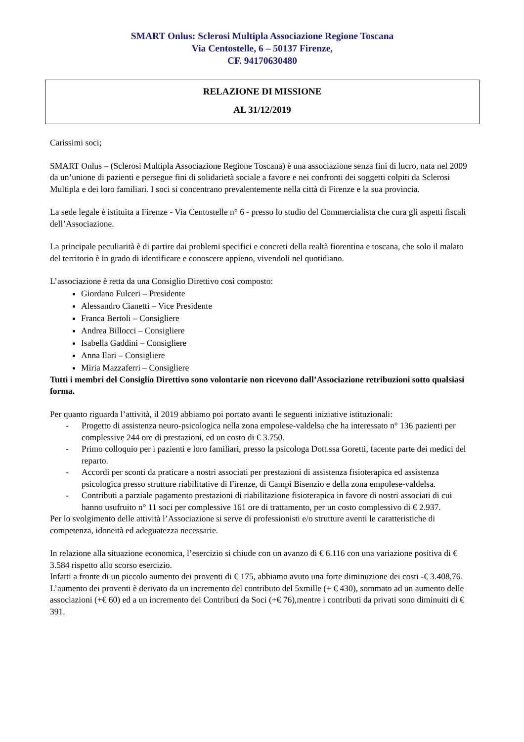SMART Onlus: Sclerosi Multipla Associazione Regione Toscana
Via Centostelle, 6 – 50137 Firenze,
CF. 94170630480
RELAZIONE DI MISSIONE
AL 31/12/2019
Carissimi soci;
SMART Onlus – (Sclerosi Multipla Associazione Regione Toscana) è una associazione senza fini di lucro, nata nel 2009 da un’unione di pazienti e persegue fini di solidarietà sociale a favore e nei confronti dei soggetti colpiti da Sclerosi Multipla e dei loro familiari. I soci si concentrano prevalentemente nella città di Firenze e la sua provincia.
La sede legale è istituita a Firenze - Via Centostelle n° 6 - presso lo studio del Commercialista che cura gli aspetti fiscali dell’Associazione.
La principale peculiarità è di partire dai problemi specifici e concreti della realtà fiorentina e toscana, che solo il malato del territorio è in grado di identificare e conoscere appieno, vivendoli nel quotidiano.
L’associazione è retta da una Consiglio Direttivo così composto:
Giordano Fulceri – Presidente
Alessandro Cianetti – Vice Presidente
Franca Bertoli – Consigliere
Andrea Billocci – Consigliere
Isabella Gaddini – Consigliere
Anna Ilari – Consigliere
Miria Mazzaferri – Consigliere
Tutti i membri del Consiglio Direttivo sono volontarie non ricevono dall’Associazione retribuzioni sotto qualsiasi forma.
Per quanto riguarda l’attività, il 2019 abbiamo poi portato avanti le seguenti iniziative istituzionali:
- Progetto di assistenza neuro-psicologica nella zona empolese-valdelsa che ha interessato n° 136 pazienti per complessive 244 ore di prestazioni, ed un costo di € 3.750.
- Primo colloquio per i pazienti e loro familiari, presso la psicologa Dott.ssa Goretti, facente parte dei medici del reparto.
- Accordi per sconti da praticare a nostri associati per prestazioni di assistenza fisioterapica ed assistenza psicologica presso strutture riabilitative di Firenze, di Campi Bisenzio e della zona empolese-valdelsa.
- Contributi a parziale pagamento prestazioni di riabilitazione fisioterapica in favore di nostri associati di cui hanno usufruito n° 11 soci per complessive 161 ore di trattamento, per un costo complessivo di € 2.937.
Per lo svolgimento delle attività l’Associazione si serve di professionisti e/o strutture aventi le caratteristiche di competenza, idoneità ed adeguatezza necessarie.
In relazione alla situazione economica, l’esercizio si chiude con un avanzo di € 6.116 con una variazione positiva di € 3.584 rispetto allo scorso esercizio.
Infatti a fronte di un piccolo aumento dei proventi di € 175, abbiamo avuto una forte diminuzione dei costi -€ 3.408,76.
L’aumento dei proventi è derivato da un incremento del contributo del 5xmille (+ € 430), sommato ad un aumento delle associazioni (+€ 60) ed a un incremento dei Contributi da Soci (+€ 76),mentre i contributi da privati sono diminuiti di € 391.